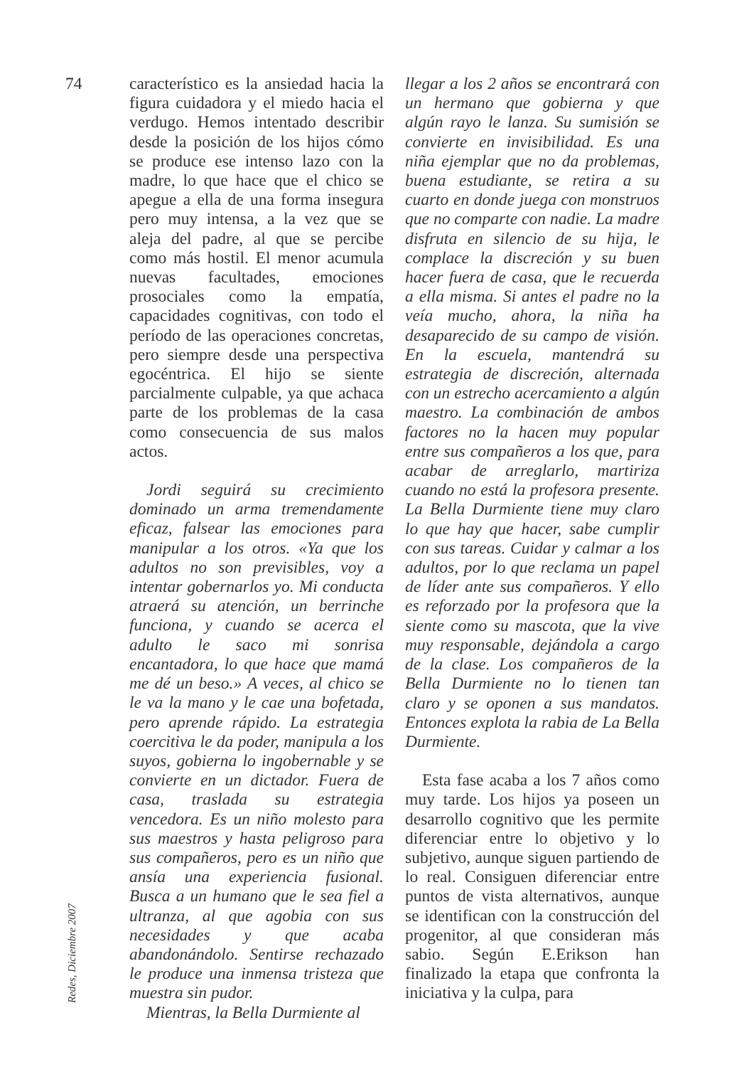74
característico es la ansiedad hacia la figura cuidadora y el miedo hacia el verdugo. Hemos intentado describir desde la posición de los hijos cómo se produce ese intenso lazo con la madre, lo que hace que el chico se apegue a ella de una forma insegura pero muy intensa, a la vez que se aleja del padre, al que se percibe como más hostil. El menor acumula nuevas facultades, emociones prosociales como la empatía, capacidades cognitivas, con todo el período de las operaciones concretas, pero siempre desde una perspectiva egocéntrica. El hijo se siente parcialmente culpable, ya que achaca parte de los problemas de la casa como consecuencia de sus malos actos.
Jordi seguirá su crecimiento dominado un arma tremendamente eficaz, falsear las emociones para manipular a los otros. «Ya que los adultos no son previsibles, voy a intentar gobernarlos yo. Mi conducta atraerá su atención, un berrinche funciona, y cuando se acerca el adulto le saco mi sonrisa encantadora, lo que hace que mamá me dé un beso.» A veces, al chico se le va la mano y le cae una bofetada, pero aprende rápido. La estrategia coercitiva le da poder, manipula a los suyos, gobierna lo ingobernable y se convierte en un dictador. Fuera de casa, traslada su estrategia vencedora. Es un niño molesto para sus maestros y hasta peligroso para sus compañeros, pero es un niño que ansía una experiencia fusional. Busca a un humano que le sea fiel a ultranza, al que agobia con sus necesidades y que acaba abandonándolo. Sentirse rechazado le produce una inmensa tristeza que muestra sin pudor.
Mientras, la Bella Durmiente al
llegar a los 2 años se encontrará con un hermano que gobierna y que algún rayo le lanza. Su sumisión se convierte en invisibilidad. Es una niña ejemplar que no da problemas, buena estudiante, se retira a su cuarto en donde juega con monstruos que no comparte con nadie. La madre disfruta en silencio de su hija, le complace la discreción y su buen hacer fuera de casa, que le recuerda a ella misma. Si antes el padre no la veía mucho, ahora, la niña ha desaparecido de su campo de visión. En la escuela, mantendrá su estrategia de discreción, alternada con un estrecho acercamiento a algún maestro. La combinación de ambos factores no la hacen muy popular entre sus compañeros a los que, para acabar de arreglarlo, martiriza cuando no está la profesora presente. La Bella Durmiente tiene muy claro lo que hay que hacer, sabe cumplir con sus tareas. Cuidar y calmar a los adultos, por lo que reclama un papel de líder ante sus compañeros. Y ello es reforzado por la profesora que la siente como su mascota, que la vive muy responsable, dejándola a cargo de la clase. Los compañeros de la Bella Durmiente no lo tienen tan claro y se oponen a sus mandatos. Entonces explota la rabia de La Bella Durmiente.
Esta fase acaba a los 7 años como muy tarde. Los hijos ya poseen un desarrollo cognitivo que les permite diferenciar entre lo objetivo y lo subjetivo, aunque siguen partiendo de lo real. Consiguen diferenciar entre puntos de vista alternativos, aunque se identifican con la construcción del progenitor, al que consideran más sabio. Según E.Erikson han finalizado la etapa que confronta la iniciativa y la culpa, para
Redes, Diciembre 2007